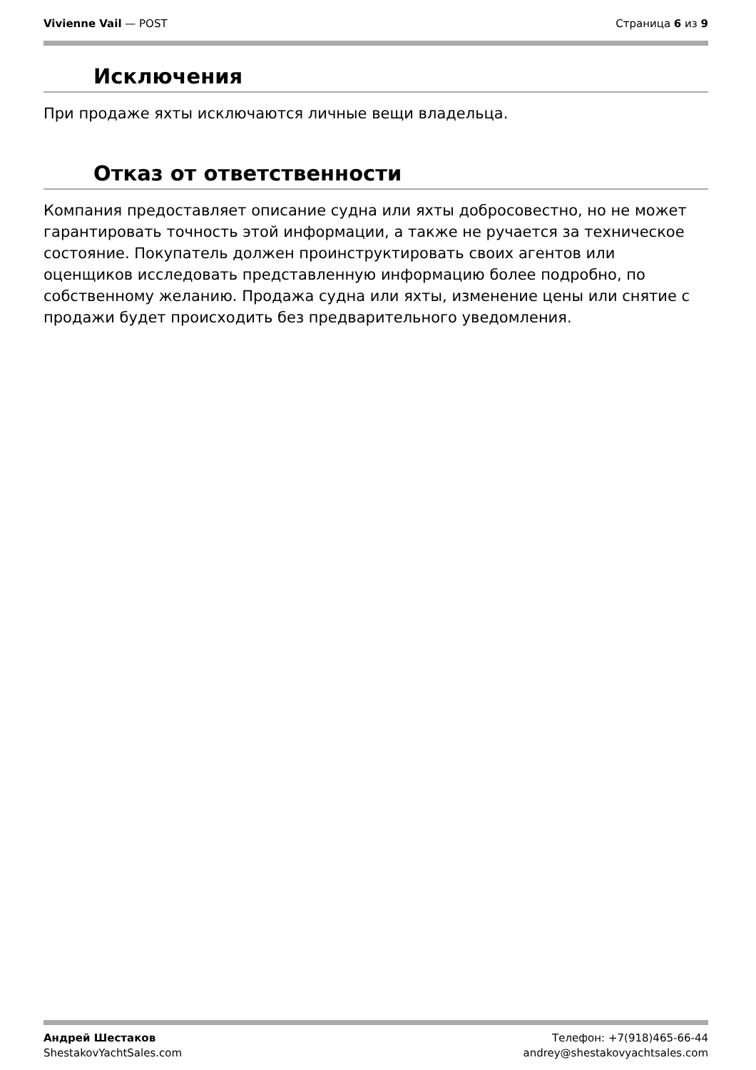Vivienne Vail — POST Страница 6 из 9
Исключения
При продаже яхты исключаются личные вещи владельца.
Отказ от ответственности
Компания предоставляет описание судна или яхты добросовестно, но не может гарантировать точность этой информации, а также не ручается за техническое состояние. Покупатель должен проинструктировать своих агентов или оценщиков исследовать представленную информацию более подробно, по собственному желанию. Продажа судна или яхты, изменение цены или снятие с продажи будет происходить без предварительного уведомления.
Андрей Шестаков
ShestakovYachtSales.com
Телефон: +7(918)465-66-44
andrey@shestakovyachtsales.com